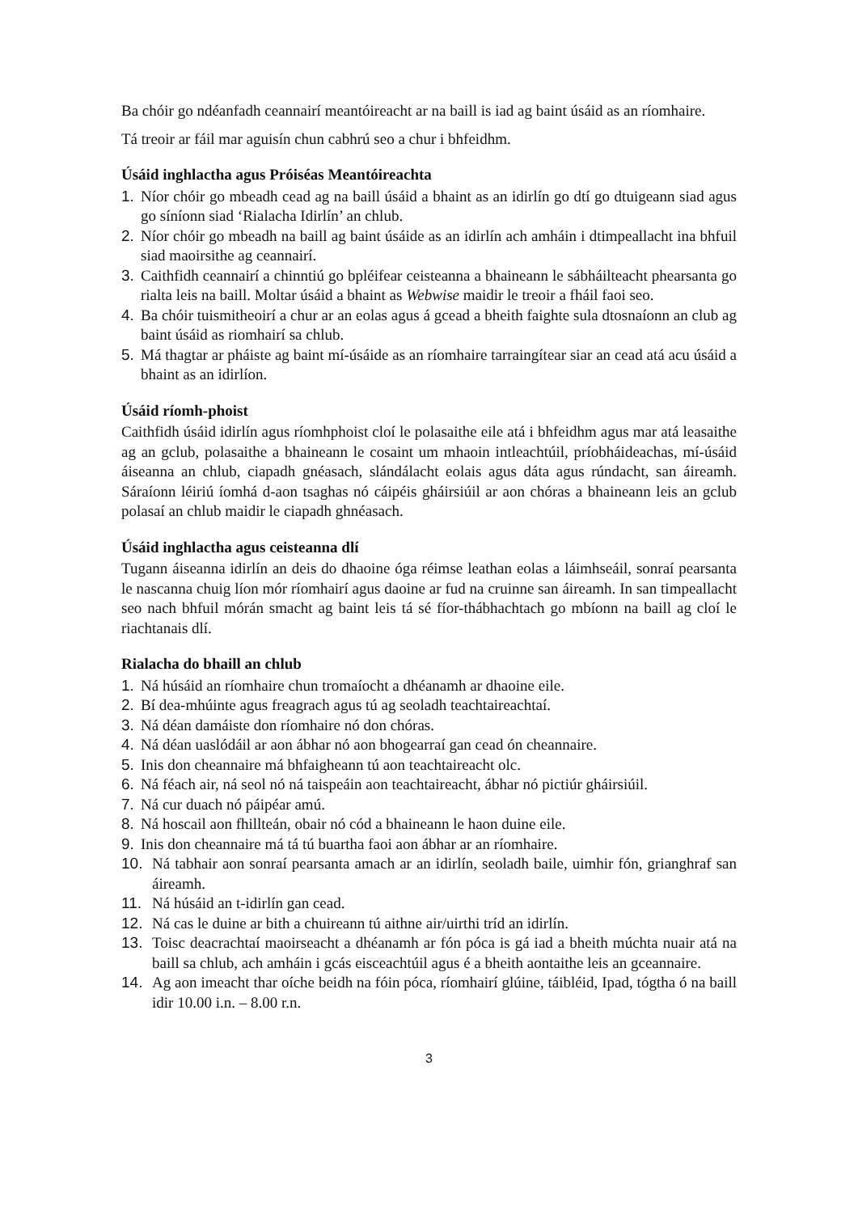Ba chóir go ndéanfadh ceannairí meantóireacht ar na baill is iad ag baint úsáid as an ríomhaire.
Tá treoir ar fáil mar aguisín chun cabhrú seo a chur i bhfeidhm.
Úsáid inghlactha agus Próiséas Meantóireachta
1. Níor chóir go mbeadh cead ag na baill úsáid a bhaint as an idirlín go dtí go dtuigeann siad agus go síníonn siad ‘Rialacha Idirlín’ an chlub.
2. Níor chóir go mbeadh na baill ag baint úsáide as an idirlín ach amháin i dtimpeallacht ina bhfuil siad maoirsithe ag ceannairí.
3. Caithfidh ceannairí a chinntiú go bpléifear ceisteanna a bhaineann le sábháilteacht phearsanta go rialta leis na baill. Moltar úsáid a bhaint as Webwise maidir le treoir a fháil faoi seo.
4. Ba chóir tuismitheoirí a chur ar an eolas agus á gcead a bheith faighte sula dtosnaíonn an club ag baint úsáid as riomhairí sa chlub.
5. Má thagtar ar pháiste ag baint mí-úsáide as an ríomhaire tarraingítear siar an cead atá acu úsáid a bhaint as an idirlíon.
Úsáid ríomh-phoist
Caithfidh úsáid idirlín agus ríomhphoist cloí le polasaithe eile atá i bhfeidhm agus mar atá leasaithe ag an gclub, polasaithe a bhaineann le cosaint um mhaoin intleachtúil, príobháideachas, mí-úsáid áiseanna an chlub, ciapadh gnéasach, slándálacht eolais agus dáta agus rúndacht, san áireamh. Sáraíonn léiriú íomhá d-aon tsaghas nó cáipéis gháirsiúil ar aon chóras a bhaineann leis an gclub polasaí an chlub maidir le ciapadh ghnéasach.
Úsáid inghlactha agus ceisteanna dlí
Tugann áiseanna idirlín an deis do dhaoine óga réimse leathan eolas a láimhseáil, sonraí pearsanta le nascanna chuig líon mór ríomhairí agus daoine ar fud na cruinne san áireamh. In san timpeallacht seo nach bhfuil mórán smacht ag baint leis tá sé fíor-thábhachtach go mbíonn na baill ag cloí le riachtanais dlí.
Rialacha do bhaill an chlub
1. Ná húsáid an ríomhaire chun tromaíocht a dhéanamh ar dhaoine eile.
2. Bí dea-mhúinte agus freagrach agus tú ag seoladh teachtaireachtaí.
3. Ná déan damáiste don ríomhaire nó don chóras.
4. Ná déan uaslódáil ar aon ábhar nó aon bhogearraí gan cead ón cheannaire.
5. Inis don cheannaire má bhfaigheann tú aon teachtaireacht olc.
6. Ná féach air, ná seol nó ná taispeáin aon teachtaireacht, ábhar nó pictiúr gháirsiúil.
7. Ná cur duach nó páipéar amú.
8. Ná hoscail aon fhillteán, obair nó cód a bhaineann le haon duine eile.
9. Inis don cheannaire má tá tú buartha faoi aon ábhar ar an ríomhaire.
10. Ná tabhair aon sonraí pearsanta amach ar an idirlín, seoladh baile, uimhir fón, grianghraf san áireamh.
11. Ná húsáid an t-idirlín gan cead.
12. Ná cas le duine ar bith a chuireann tú aithne air/uirthi tríd an idirlín.
13. Toisc deacrachtaí maoirseacht a dhéanamh ar fón póca is gá iad a bheith múchta nuair atá na baill sa chlub, ach amháin i gcás eisceachtúil agus é a bheith aontaithe leis an gceannaire.
14. Ag aon imeacht thar oíche beidh na fóin póca, ríomhairí glúine, táibléid, Ipad, tógtha ó na baill idir 10.00 i.n. – 8.00 r.n.
3